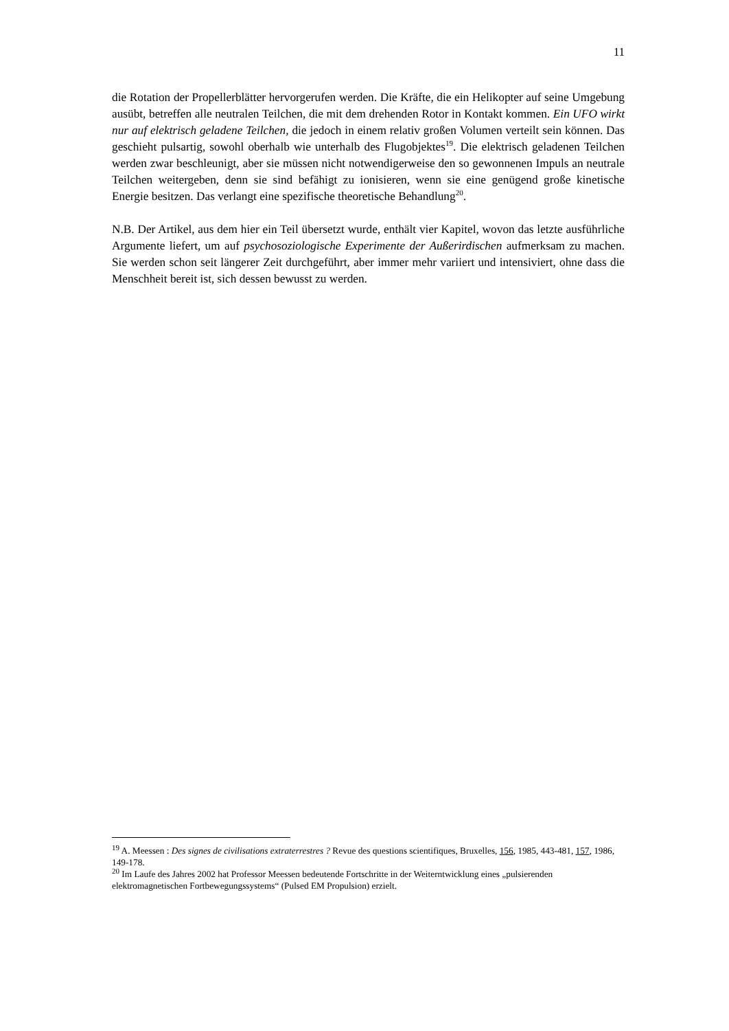11
die Rotation der Propellerblätter hervorgerufen werden. Die Kräfte, die ein Helikopter auf seine Umgebung ausübt, betreffen alle neutralen Teilchen, die mit dem drehenden Rotor in Kontakt kommen. Ein UFO wirkt nur auf elektrisch geladene Teilchen, die jedoch in einem relativ großen Volumen verteilt sein können. Das geschieht pulsartig, sowohl oberhalb wie unterhalb des Flugobjektes<sup>19</sup>. Die elektrisch geladenen Teilchen werden zwar beschleunigt, aber sie müssen nicht notwendigerweise den so gewonnenen Impuls an neutrale Teilchen weitergeben, denn sie sind befähigt zu ionisieren, wenn sie eine genügend große kinetische Energie besitzen. Das verlangt eine spezifische theoretische Behandlung<sup>20</sup>.
N.B. Der Artikel, aus dem hier ein Teil übersetzt wurde, enthält vier Kapitel, wovon das letzte ausführliche Argumente liefert, um auf psychosoziologische Experimente der Außerirdischen aufmerksam zu machen. Sie werden schon seit längerer Zeit durchgeführt, aber immer mehr variiert und intensiviert, ohne dass die Menschheit bereit ist, sich dessen bewusst zu werden.
<sup>19</sup> A. Meessen : Des signes de civilisations extraterrestres ? Revue des questions scientifiques, Bruxelles, 156, 1985, 443-481, 157, 1986, 149-178.
<sup>20</sup> Im Laufe des Jahres 2002 hat Professor Meessen bedeutende Fortschritte in der Weiterntwicklung eines „pulsierenden elektromagnetischen Fortbewegungssystems“ (Pulsed EM Propulsion) erzielt.